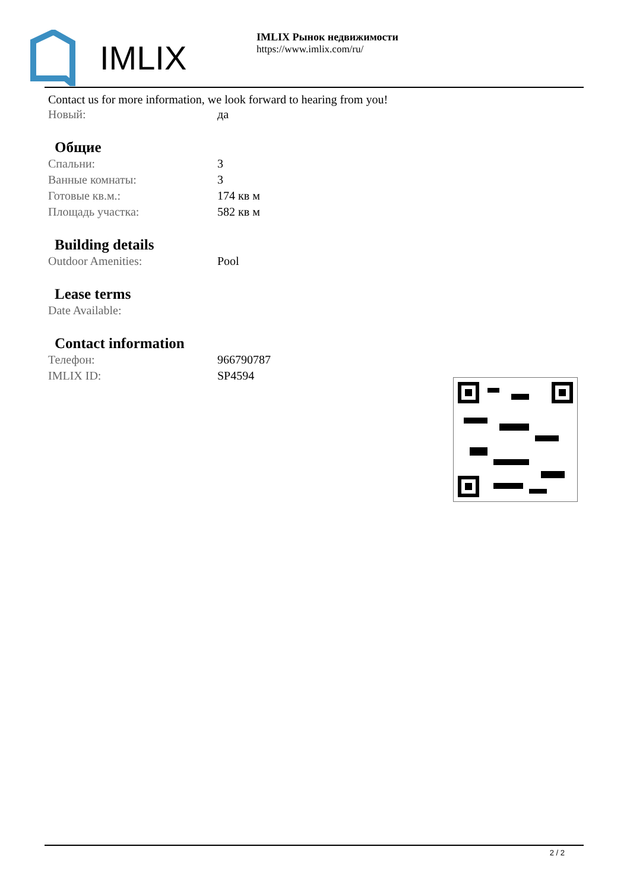IMLIX
IMLIX Рынок недвижимости
https://www.imlix.com/ru/
Contact us for more information, we look forward to hearing from you!
| Новый: | да |
Общие
| Спальни: | 3 |
| Ванные комнаты: | 3 |
| Готовые кв.м.: | 174 кв м |
| Площадь участка: | 582 кв м |
Building details
| Outdoor Amenities: | Pool |
Lease terms
| Date Available: | |
Contact information
| Телефон: | 966790787 |
| IMLIX ID: | SP4594 |
2 / 2